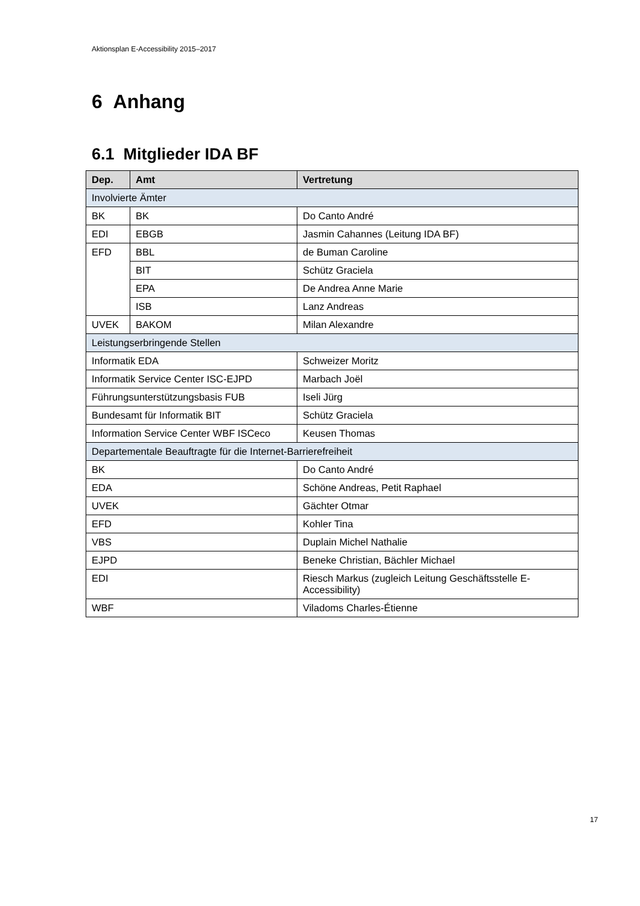Aktionsplan E-Accessibility 2015–2017
6 Anhang
6.1 Mitglieder IDA BF
| Dep. | Amt | Vertretung |
| --- | --- | --- |
| Involvierte Ämter | | |
| BK | BK | Do Canto André |
| EDI | EBGB | Jasmin Cahannes (Leitung IDA BF) |
| EFD | BBL | de Buman Caroline |
| | BIT | Schütz Graciela |
| | EPA | De Andrea Anne Marie |
| | ISB | Lanz Andreas |
| UVEK | BAKOM | Milan Alexandre |
| Leistungserbringende Stellen | | |
| Informatik EDA | | Schweizer Moritz |
| Informatik Service Center ISC-EJPD | | Marbach Joël |
| Führungsunterstützungsbasis FUB | | Iseli Jürg |
| Bundesamt für Informatik BIT | | Schütz Graciela |
| Information Service Center WBF ISCeco | | Keusen Thomas |
| Departementale Beauftragte für die Internet-Barrierefreiheit | | |
| BK | | Do Canto André |
| EDA | | Schöne Andreas, Petit Raphael |
| UVEK | | Gächter Otmar |
| EFD | | Kohler Tina |
| VBS | | Duplain Michel Nathalie |
| EJPD | | Beneke Christian, Bächler Michael |
| EDI | | Riesch Markus (zugleich Leitung Geschäftsstelle E-Accessibility) |
| WBF | | Viladoms Charles-Étienne |
17